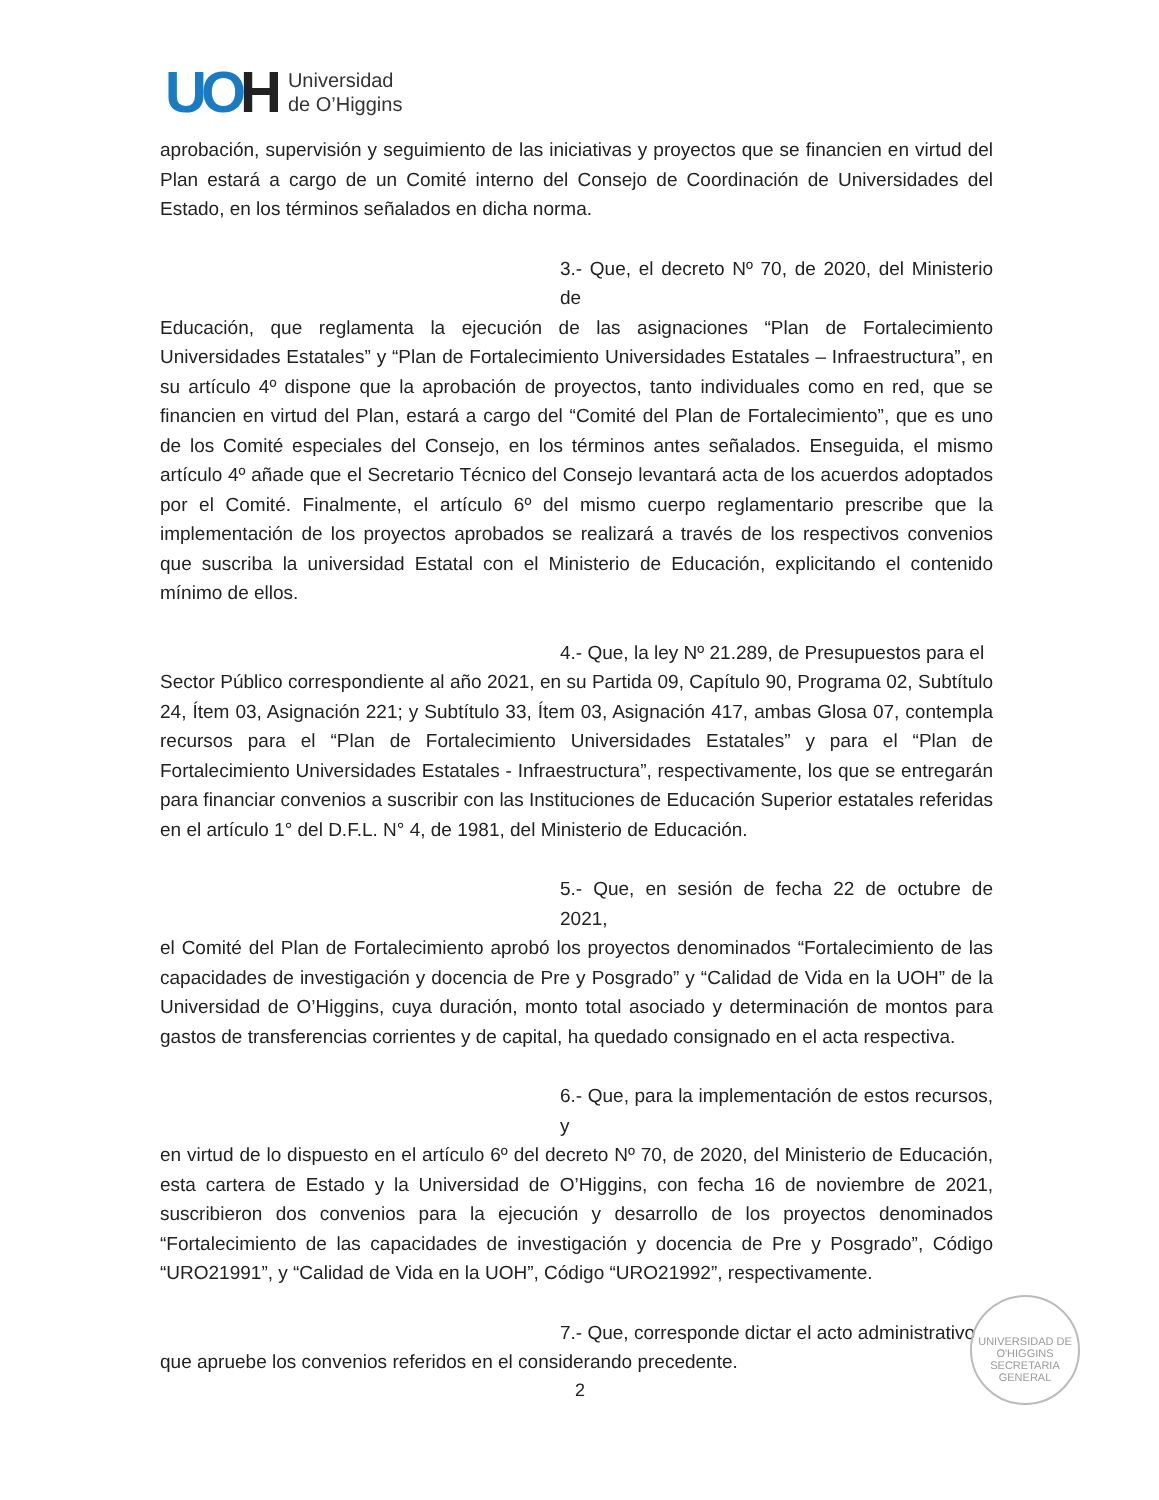UOH
Universidad
de O’Higgins
aprobación, supervisión y seguimiento de las iniciativas y proyectos que se financien en virtud del Plan estará a cargo de un Comité interno del Consejo de Coordinación de Universidades del Estado, en los términos señalados en dicha norma.
3.- Que, el decreto Nº 70, de 2020, del Ministerio de
Educación, que reglamenta la ejecución de las asignaciones “Plan de Fortalecimiento Universidades Estatales” y “Plan de Fortalecimiento Universidades Estatales – Infraestructura”, en su artículo 4º dispone que la aprobación de proyectos, tanto individuales como en red, que se financien en virtud del Plan, estará a cargo del “Comité del Plan de Fortalecimiento”, que es uno de los Comité especiales del Consejo, en los términos antes señalados. Enseguida, el mismo artículo 4º añade que el Secretario Técnico del Consejo levantará acta de los acuerdos adoptados por el Comité. Finalmente, el artículo 6º del mismo cuerpo reglamentario prescribe que la implementación de los proyectos aprobados se realizará a través de los respectivos convenios que suscriba la universidad Estatal con el Ministerio de Educación, explicitando el contenido mínimo de ellos.
4.- Que, la ley Nº 21.289, de Presupuestos para el
Sector Público correspondiente al año 2021, en su Partida 09, Capítulo 90, Programa 02, Subtítulo 24, Ítem 03, Asignación 221; y Subtítulo 33, Ítem 03, Asignación 417, ambas Glosa 07, contempla recursos para el “Plan de Fortalecimiento Universidades Estatales” y para el “Plan de Fortalecimiento Universidades Estatales - Infraestructura”, respectivamente, los que se entregarán para financiar convenios a suscribir con las Instituciones de Educación Superior estatales referidas en el artículo 1° del D.F.L. N° 4, de 1981, del Ministerio de Educación.
5.- Que, en sesión de fecha 22 de octubre de 2021,
el Comité del Plan de Fortalecimiento aprobó los proyectos denominados “Fortalecimiento de las capacidades de investigación y docencia de Pre y Posgrado” y “Calidad de Vida en la UOH” de la Universidad de O’Higgins, cuya duración, monto total asociado y determinación de montos para gastos de transferencias corrientes y de capital, ha quedado consignado en el acta respectiva.
6.- Que, para la implementación de estos recursos, y
en virtud de lo dispuesto en el artículo 6º del decreto Nº 70, de 2020, del Ministerio de Educación, esta cartera de Estado y la Universidad de O’Higgins, con fecha 16 de noviembre de 2021, suscribieron dos convenios para la ejecución y desarrollo de los proyectos denominados “Fortalecimiento de las capacidades de investigación y docencia de Pre y Posgrado”, Código “URO21991”, y “Calidad de Vida en la UOH”, Código “URO21992”, respectivamente.
7.- Que, corresponde dictar el acto administrativo
que apruebe los convenios referidos en el considerando precedente.
UNIVERSIDAD DE O'HIGGINS
SECRETARIA
GENERAL
2